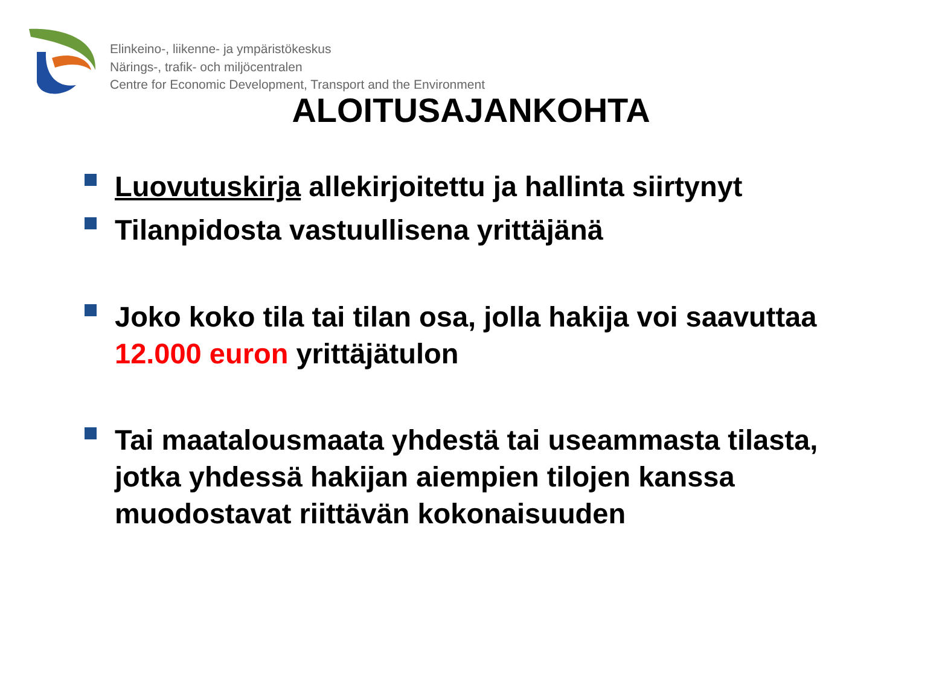Elinkeino-, liikenne- ja ympäristökeskus
Närings-, trafik- och miljöcentralen
Centre for Economic Development, Transport and the Environment
ALOITUSAJANKOHTA
Luovutuskirja allekirjoitettu ja hallinta siirtynyt
Tilanpidosta vastuullisena yrittäjänä
Joko koko tila tai tilan osa, jolla hakija voi saavuttaa 12.000 euron yrittäjätulon
Tai maatalousmaata yhdestä tai useammasta tilasta, jotka yhdessä hakijan aiempien tilojen kanssa muodostavat riittävän kokonaisuuden